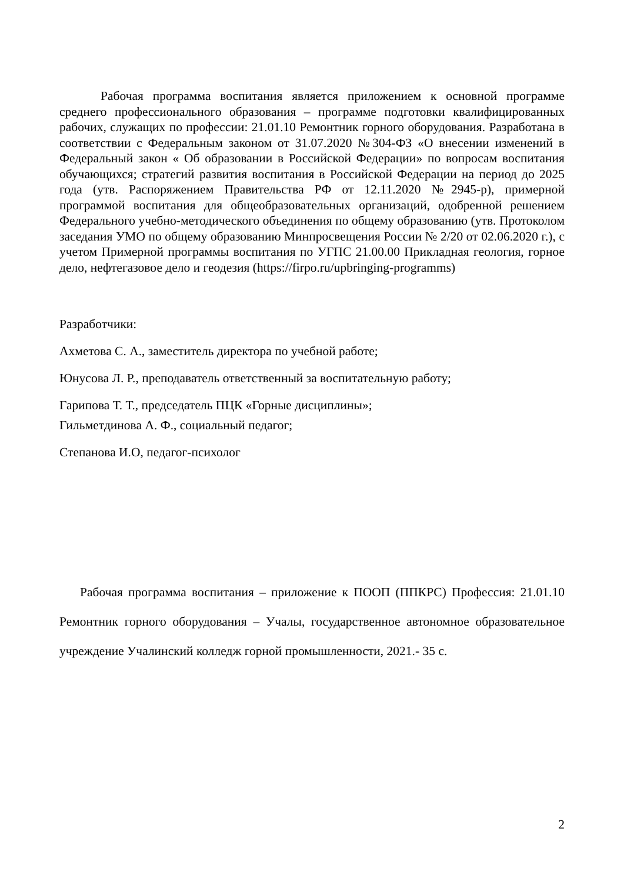Рабочая программа воспитания является приложением к основной программе среднего профессионального образования – программе подготовки квалифицированных рабочих, служащих по профессии: 21.01.10 Ремонтник горного оборудования. Разработана в соответствии с Федеральным законом от 31.07.2020 №304-ФЗ «О внесении изменений в Федеральный закон « Об образовании в Российской Федерации» по вопросам воспитания обучающихся; стратегий развития воспитания в Российской Федерации на период до 2025 года (утв. Распоряжением Правительства РФ от 12.11.2020 №2945-р), примерной программой воспитания для общеобразовательных организаций, одобренной решением Федерального учебно-методического объединения по общему образованию (утв. Протоколом заседания УМО по общему образованию Минпросвещения России № 2/20 от 02.06.2020 г.), с учетом Примерной программы воспитания по УГПС 21.00.00 Прикладная геология, горное дело, нефтегазовое дело и геодезия (https://firpo.ru/upbringing-programms)
Разработчики:
Ахметова С. А., заместитель директора по учебной работе;
Юнусова Л. Р., преподаватель ответственный за воспитательную работу;
Гарипова Т. Т., председатель ПЦК «Горные дисциплины»;
Гильметдинова А. Ф., социальный педагог;
Степанова И.О, педагог-психолог
Рабочая программа воспитания – приложение к ПООП (ППКРС) Профессия: 21.01.10 Ремонтник горного оборудования – Учалы, государственное автономное образовательное учреждение Учалинский колледж горной промышленности, 2021.- 35 с.
2